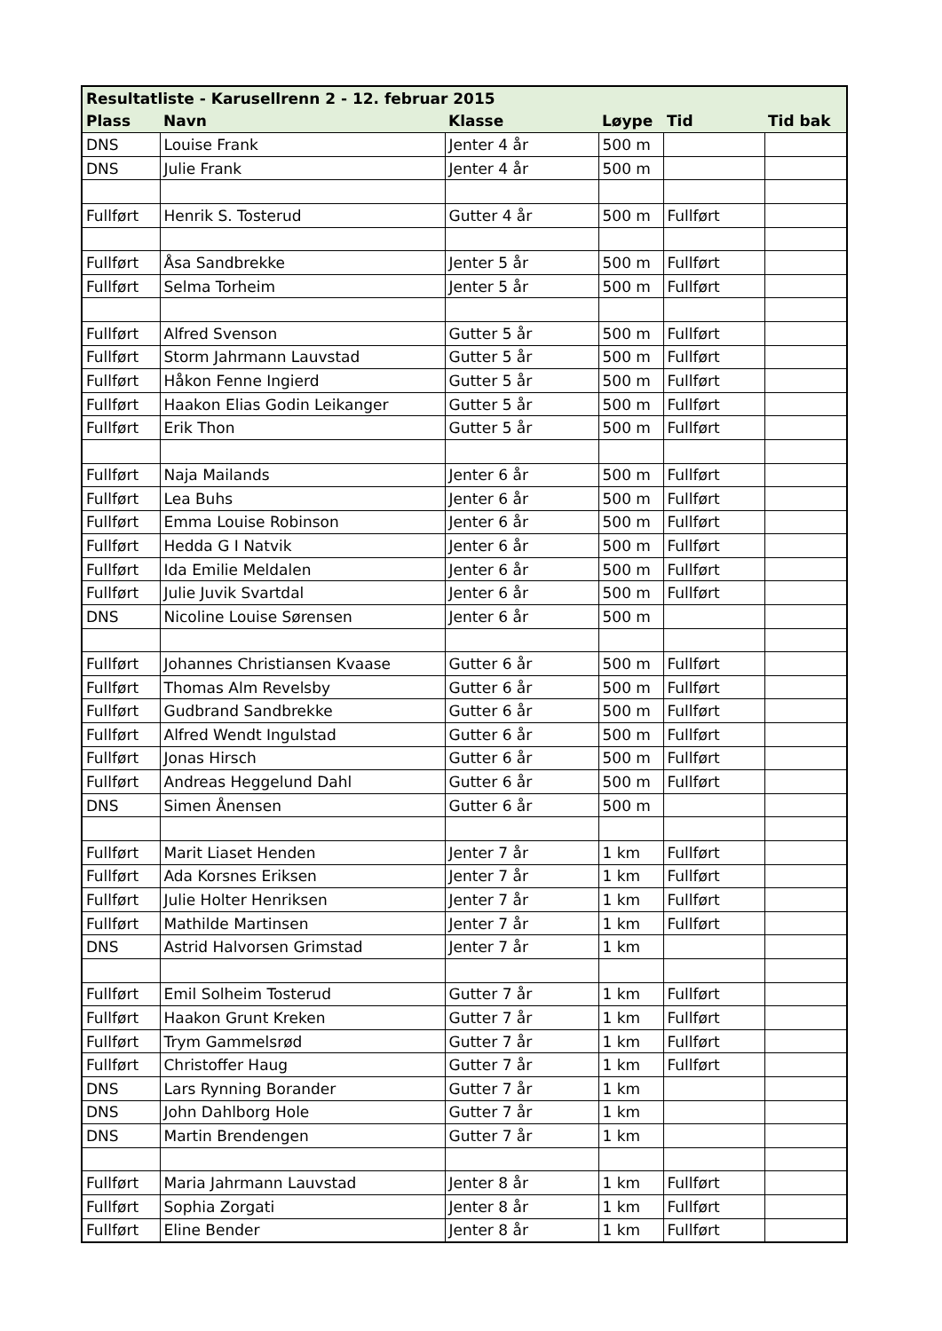| Resultatliste - Karusellrenn 2 - 12. februar 2015 | | | | | |
| --- | --- | --- | --- | --- | --- |
| Plass | Navn | Klasse | Løype | Tid | Tid bak |
| DNS | Louise Frank | Jenter 4 år | 500 m | | |
| DNS | Julie Frank | Jenter 4 år | 500 m | | |
| Fullført | Henrik S. Tosterud | Gutter 4 år | 500 m | Fullført | |
| Fullført | Åsa Sandbrekke | Jenter 5 år | 500 m | Fullført | |
| Fullført | Selma Torheim | Jenter 5 år | 500 m | Fullført | |
| Fullført | Alfred Svenson | Gutter 5 år | 500 m | Fullført | |
| Fullført | Storm Jahrmann Lauvstad | Gutter 5 år | 500 m | Fullført | |
| Fullført | Håkon Fenne Ingierd | Gutter 5 år | 500 m | Fullført | |
| Fullført | Haakon Elias Godin Leikanger | Gutter 5 år | 500 m | Fullført | |
| Fullført | Erik Thon | Gutter 5 år | 500 m | Fullført | |
| Fullført | Naja Mailands | Jenter 6 år | 500 m | Fullført | |
| Fullført | Lea Buhs | Jenter 6 år | 500 m | Fullført | |
| Fullført | Emma Louise Robinson | Jenter 6 år | 500 m | Fullført | |
| Fullført | Hedda G I Natvik | Jenter 6 år | 500 m | Fullført | |
| Fullført | Ida Emilie Meldalen | Jenter 6 år | 500 m | Fullført | |
| Fullført | Julie Juvik Svartdal | Jenter 6 år | 500 m | Fullført | |
| DNS | Nicoline Louise Sørensen | Jenter 6 år | 500 m | | |
| Fullført | Johannes Christiansen Kvaase | Gutter 6 år | 500 m | Fullført | |
| Fullført | Thomas Alm Revelsby | Gutter 6 år | 500 m | Fullført | |
| Fullført | Gudbrand Sandbrekke | Gutter 6 år | 500 m | Fullført | |
| Fullført | Alfred Wendt Ingulstad | Gutter 6 år | 500 m | Fullført | |
| Fullført | Jonas Hirsch | Gutter 6 år | 500 m | Fullført | |
| Fullført | Andreas Heggelund Dahl | Gutter 6 år | 500 m | Fullført | |
| DNS | Simen Ånensen | Gutter 6 år | 500 m | | |
| Fullført | Marit Liaset Henden | Jenter 7 år | 1 km | Fullført | |
| Fullført | Ada Korsnes Eriksen | Jenter 7 år | 1 km | Fullført | |
| Fullført | Julie Holter Henriksen | Jenter 7 år | 1 km | Fullført | |
| Fullført | Mathilde Martinsen | Jenter 7 år | 1 km | Fullført | |
| DNS | Astrid Halvorsen Grimstad | Jenter 7 år | 1 km | | |
| Fullført | Emil Solheim Tosterud | Gutter 7 år | 1 km | Fullført | |
| Fullført | Haakon Grunt Kreken | Gutter 7 år | 1 km | Fullført | |
| Fullført | Trym Gammelsrød | Gutter 7 år | 1 km | Fullført | |
| Fullført | Christoffer Haug | Gutter 7 år | 1 km | Fullført | |
| DNS | Lars Rynning Borander | Gutter 7 år | 1 km | | |
| DNS | John Dahlborg Hole | Gutter 7 år | 1 km | | |
| DNS | Martin Brendengen | Gutter 7 år | 1 km | | |
| Fullført | Maria Jahrmann Lauvstad | Jenter 8 år | 1 km | Fullført | |
| Fullført | Sophia Zorgati | Jenter 8 år | 1 km | Fullført | |
| Fullført | Eline Bender | Jenter 8 år | 1 km | Fullført | |